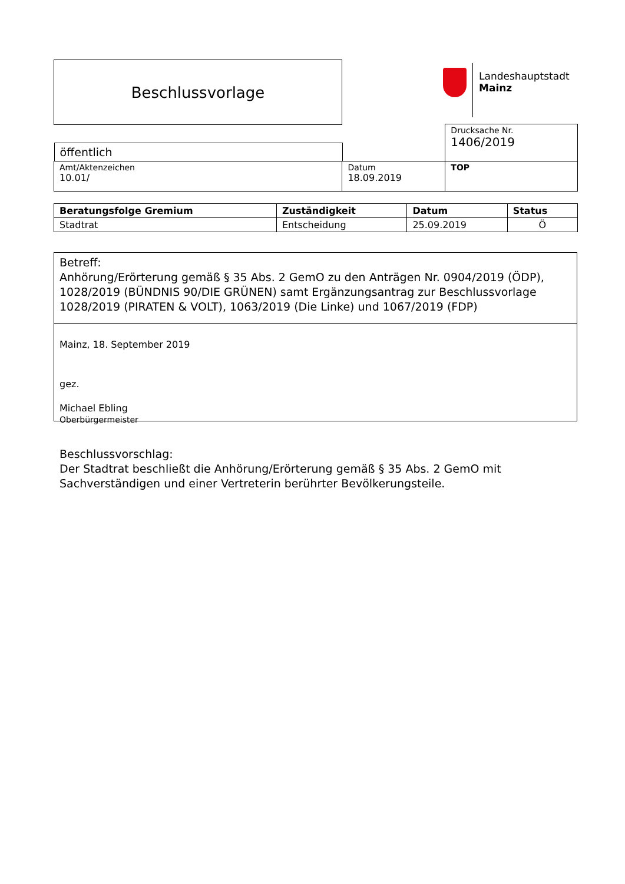Beschlussvorlage
Landeshauptstadt
Mainz
| | | Drucksache Nr. 1406/2019 |
| öffentlich | | |
| Amt/Aktenzeichen 10.01/ | Datum 18.09.2019 | TOP |
| Beratungsfolge Gremium | Zuständigkeit | Datum | Status |
| --- | --- | --- | --- |
| Stadtrat | Entscheidung | 25.09.2019 | Ö |
Betreff:
Anhörung/Erörterung gemäß § 35 Abs. 2 GemO zu den Anträgen Nr. 0904/2019 (ÖDP), 1028/2019 (BÜNDNIS 90/DIE GRÜNEN) samt Ergänzungsantrag zur Beschlussvorlage 1028/2019 (PIRATEN & VOLT), 1063/2019 (Die Linke) und 1067/2019 (FDP)
Mainz, 18. September 2019
gez.
Michael Ebling
Oberbürgermeister
Beschlussvorschlag:
Der Stadtrat beschließt die Anhörung/Erörterung gemäß § 35 Abs. 2 GemO mit Sachverständigen und einer Vertreterin berührter Bevölkerungsteile.